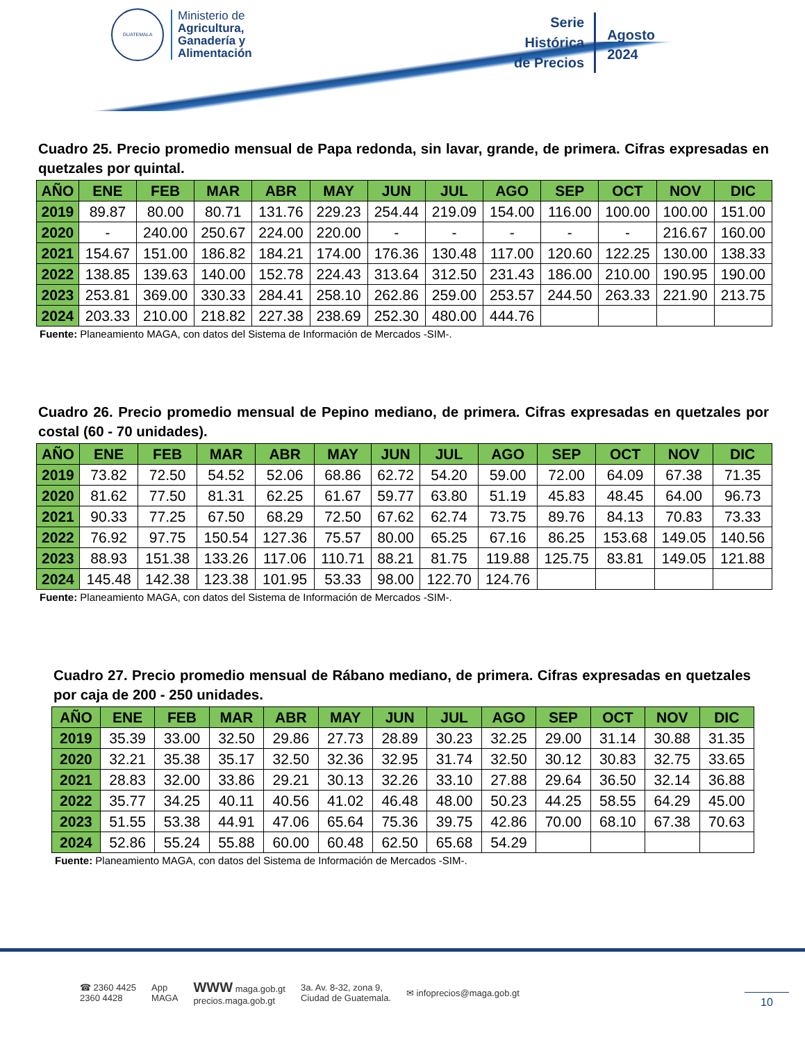GUATEMALA
Ministerio de
Agricultura,
Ganadería y
Alimentación
Serie
Histórica
de Precios
Agosto
2024
Cuadro 25. Precio promedio mensual de Papa redonda, sin lavar, grande, de primera. Cifras expresadas en quetzales por quintal.
| AÑO | ENE | FEB | MAR | ABR | MAY | JUN | JUL | AGO | SEP | OCT | NOV | DIC |
| --- | --- | --- | --- | --- | --- | --- | --- | --- | --- | --- | --- | --- |
| 2019 | 89.87 | 80.00 | 80.71 | 131.76 | 229.23 | 254.44 | 219.09 | 154.00 | 116.00 | 100.00 | 100.00 | 151.00 |
| 2020 | - | 240.00 | 250.67 | 224.00 | 220.00 | - | - | - | - | - | 216.67 | 160.00 |
| 2021 | 154.67 | 151.00 | 186.82 | 184.21 | 174.00 | 176.36 | 130.48 | 117.00 | 120.60 | 122.25 | 130.00 | 138.33 |
| 2022 | 138.85 | 139.63 | 140.00 | 152.78 | 224.43 | 313.64 | 312.50 | 231.43 | 186.00 | 210.00 | 190.95 | 190.00 |
| 2023 | 253.81 | 369.00 | 330.33 | 284.41 | 258.10 | 262.86 | 259.00 | 253.57 | 244.50 | 263.33 | 221.90 | 213.75 |
| 2024 | 203.33 | 210.00 | 218.82 | 227.38 | 238.69 | 252.30 | 480.00 | 444.76 | | | | |
Fuente: Planeamiento MAGA, con datos del Sistema de Información de Mercados -SIM-.
Cuadro 26. Precio promedio mensual de Pepino mediano, de primera. Cifras expresadas en quetzales por costal (60 - 70 unidades).
| AÑO | ENE | FEB | MAR | ABR | MAY | JUN | JUL | AGO | SEP | OCT | NOV | DIC |
| --- | --- | --- | --- | --- | --- | --- | --- | --- | --- | --- | --- | --- |
| 2019 | 73.82 | 72.50 | 54.52 | 52.06 | 68.86 | 62.72 | 54.20 | 59.00 | 72.00 | 64.09 | 67.38 | 71.35 |
| 2020 | 81.62 | 77.50 | 81.31 | 62.25 | 61.67 | 59.77 | 63.80 | 51.19 | 45.83 | 48.45 | 64.00 | 96.73 |
| 2021 | 90.33 | 77.25 | 67.50 | 68.29 | 72.50 | 67.62 | 62.74 | 73.75 | 89.76 | 84.13 | 70.83 | 73.33 |
| 2022 | 76.92 | 97.75 | 150.54 | 127.36 | 75.57 | 80.00 | 65.25 | 67.16 | 86.25 | 153.68 | 149.05 | 140.56 |
| 2023 | 88.93 | 151.38 | 133.26 | 117.06 | 110.71 | 88.21 | 81.75 | 119.88 | 125.75 | 83.81 | 149.05 | 121.88 |
| 2024 | 145.48 | 142.38 | 123.38 | 101.95 | 53.33 | 98.00 | 122.70 | 124.76 | | | | |
Fuente: Planeamiento MAGA, con datos del Sistema de Información de Mercados -SIM-.
Cuadro 27. Precio promedio mensual de Rábano mediano, de primera. Cifras expresadas en quetzales por caja de 200 - 250 unidades.
| AÑO | ENE | FEB | MAR | ABR | MAY | JUN | JUL | AGO | SEP | OCT | NOV | DIC |
| --- | --- | --- | --- | --- | --- | --- | --- | --- | --- | --- | --- | --- |
| 2019 | 35.39 | 33.00 | 32.50 | 29.86 | 27.73 | 28.89 | 30.23 | 32.25 | 29.00 | 31.14 | 30.88 | 31.35 |
| 2020 | 32.21 | 35.38 | 35.17 | 32.50 | 32.36 | 32.95 | 31.74 | 32.50 | 30.12 | 30.83 | 32.75 | 33.65 |
| 2021 | 28.83 | 32.00 | 33.86 | 29.21 | 30.13 | 32.26 | 33.10 | 27.88 | 29.64 | 36.50 | 32.14 | 36.88 |
| 2022 | 35.77 | 34.25 | 40.11 | 40.56 | 41.02 | 46.48 | 48.00 | 50.23 | 44.25 | 58.55 | 64.29 | 45.00 |
| 2023 | 51.55 | 53.38 | 44.91 | 47.06 | 65.64 | 75.36 | 39.75 | 42.86 | 70.00 | 68.10 | 67.38 | 70.63 |
| 2024 | 52.86 | 55.24 | 55.88 | 60.00 | 60.48 | 62.50 | 65.68 | 54.29 | | | | |
Fuente: Planeamiento MAGA, con datos del Sistema de Información de Mercados -SIM-.
☎ 2360 4425
2360 4428
App
MAGA
WWW maga.gob.gt
precios.maga.gob.gt
3a. Av. 8-32, zona 9,
Ciudad de Guatemala.
✉ infoprecios@maga.gob.gt
10